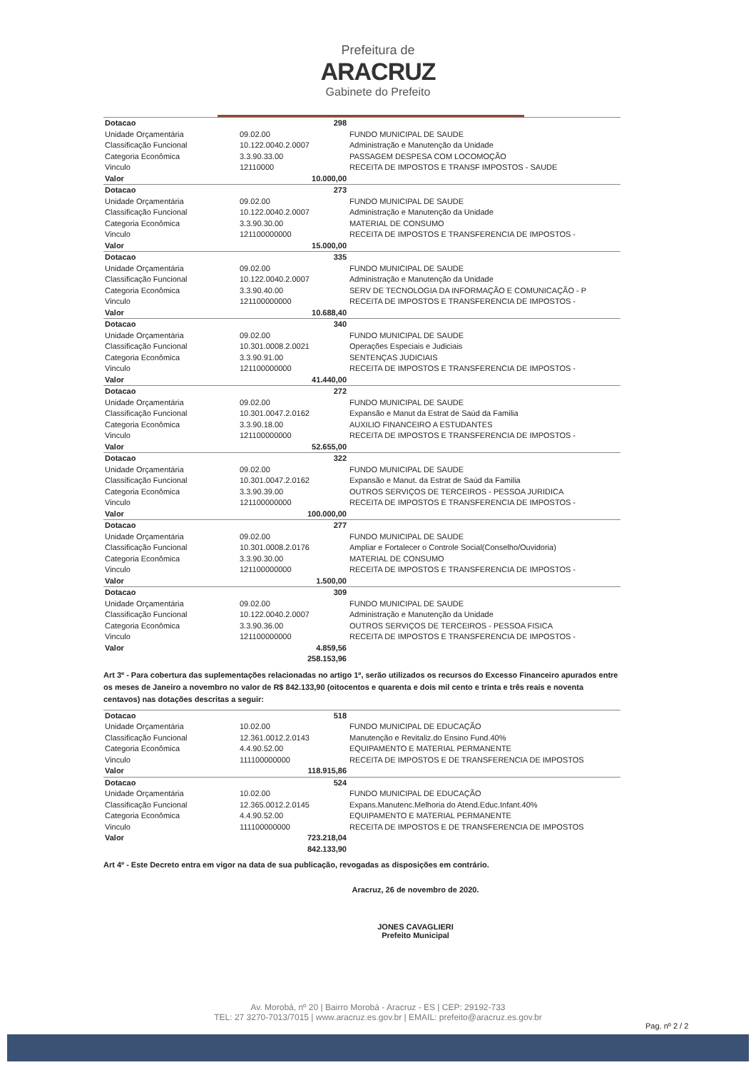Prefeitura de
ARACRUZ
Gabinete do Prefeito
| Dotacao | 298 | |
| Unidade Orçamentária | 09.02.00 | FUNDO MUNICIPAL DE SAUDE |
| Classificação Funcional | 10.122.0040.2.0007 | Administração e Manutenção da Unidade |
| Categoria Econômica | 3.3.90.33.00 | PASSAGEM DESPESA COM LOCOMOÇÃO |
| Vinculo | 12110000 | RECEITA DE IMPOSTOS E TRANSF IMPOSTOS - SAUDE |
| Valor | 10.000,00 | |
| Dotacao | 273 | |
| Unidade Orçamentária | 09.02.00 | FUNDO MUNICIPAL DE SAUDE |
| Classificação Funcional | 10.122.0040.2.0007 | Administração e Manutenção da Unidade |
| Categoria Econômica | 3.3.90.30.00 | MATERIAL DE CONSUMO |
| Vinculo | 121100000000 | RECEITA DE IMPOSTOS E TRANSFERENCIA DE IMPOSTOS - |
| Valor | 15.000,00 | |
| Dotacao | 335 | |
| Unidade Orçamentária | 09.02.00 | FUNDO MUNICIPAL DE SAUDE |
| Classificação Funcional | 10.122.0040.2.0007 | Administração e Manutenção da Unidade |
| Categoria Econômica | 3.3.90.40.00 | SERV DE TECNOLOGIA DA INFORMAÇÃO E COMUNICAÇÃO - P |
| Vinculo | 121100000000 | RECEITA DE IMPOSTOS E TRANSFERENCIA DE IMPOSTOS - |
| Valor | 10.688,40 | |
| Dotacao | 340 | |
| Unidade Orçamentária | 09.02.00 | FUNDO MUNICIPAL DE SAUDE |
| Classificação Funcional | 10.301.0008.2.0021 | Operações Especiais e Judiciais |
| Categoria Econômica | 3.3.90.91.00 | SENTENÇAS JUDICIAIS |
| Vinculo | 121100000000 | RECEITA DE IMPOSTOS E TRANSFERENCIA DE IMPOSTOS - |
| Valor | 41.440,00 | |
| Dotacao | 272 | |
| Unidade Orçamentária | 09.02.00 | FUNDO MUNICIPAL DE SAUDE |
| Classificação Funcional | 10.301.0047.2.0162 | Expansão e Manut da Estrat de Saúd da Familia |
| Categoria Econômica | 3.3.90.18.00 | AUXILIO FINANCEIRO A ESTUDANTES |
| Vinculo | 121100000000 | RECEITA DE IMPOSTOS E TRANSFERENCIA DE IMPOSTOS - |
| Valor | 52.655,00 | |
| Dotacao | 322 | |
| Unidade Orçamentária | 09.02.00 | FUNDO MUNICIPAL DE SAUDE |
| Classificação Funcional | 10.301.0047.2.0162 | Expansão e Manut. da Estrat de Saúd da Familia |
| Categoria Econômica | 3.3.90.39.00 | OUTROS SERVIÇOS DE TERCEIROS - PESSOA JURIDICA |
| Vinculo | 121100000000 | RECEITA DE IMPOSTOS E TRANSFERENCIA DE IMPOSTOS - |
| Valor | 100.000,00 | |
| Dotacao | 277 | |
| Unidade Orçamentária | 09.02.00 | FUNDO MUNICIPAL DE SAUDE |
| Classificação Funcional | 10.301.0008.2.0176 | Ampliar e Fortalecer o Controle Social(Conselho/Ouvidoria) |
| Categoria Econômica | 3.3.90.30.00 | MATERIAL DE CONSUMO |
| Vinculo | 121100000000 | RECEITA DE IMPOSTOS E TRANSFERENCIA DE IMPOSTOS - |
| Valor | 1.500,00 | |
| Dotacao | 309 | |
| Unidade Orçamentária | 09.02.00 | FUNDO MUNICIPAL DE SAUDE |
| Classificação Funcional | 10.122.0040.2.0007 | Administração e Manutenção da Unidade |
| Categoria Econômica | 3.3.90.36.00 | OUTROS SERVIÇOS DE TERCEIROS - PESSOA FISICA |
| Vinculo | 121100000000 | RECEITA DE IMPOSTOS E TRANSFERENCIA DE IMPOSTOS - |
| Valor | 4.859,56 | |
| | 258.153,96 | |
Art 3º - Para cobertura das suplementações relacionadas no artigo 1º, serão utilizados os recursos do Excesso Financeiro apurados entre os meses de Janeiro a novembro no valor de R$ 842.133,90 (oitocentos e quarenta e dois mil cento e trinta e três reais e noventa centavos) nas dotações descritas a seguir:
| Dotacao | 518 | |
| Unidade Orçamentária | 10.02.00 | FUNDO MUNICIPAL DE EDUCAÇÃO |
| Classificação Funcional | 12.361.0012.2.0143 | Manutenção e Revitaliz.do Ensino Fund.40% |
| Categoria Econômica | 4.4.90.52.00 | EQUIPAMENTO E MATERIAL PERMANENTE |
| Vinculo | 111100000000 | RECEITA DE IMPOSTOS E DE TRANSFERENCIA DE IMPOSTOS |
| Valor | 118.915,86 | |
| Dotacao | 524 | |
| Unidade Orçamentária | 10.02.00 | FUNDO MUNICIPAL DE EDUCAÇÃO |
| Classificação Funcional | 12.365.0012.2.0145 | Expans.Manutenc.Melhoria do Atend.Educ.Infant.40% |
| Categoria Econômica | 4.4.90.52.00 | EQUIPAMENTO E MATERIAL PERMANENTE |
| Vinculo | 111100000000 | RECEITA DE IMPOSTOS E DE TRANSFERENCIA DE IMPOSTOS |
| Valor | 723.218,04 | |
| | 842.133,90 | |
Art 4º - Este Decreto entra em vigor na data de sua publicação, revogadas as disposições em contrário.
Aracruz, 26 de novembro de 2020.
JONES CAVAGLIERI
Prefeito Municipal
Av. Morobá, nº 20 | Bairro Morobá - Aracruz - ES | CEP: 29192-733
TEL: 27 3270-7013/7015 | www.aracruz.es.gov.br | EMAIL: prefeito@aracruz.es.gov.br
Pag. nº 2 / 2